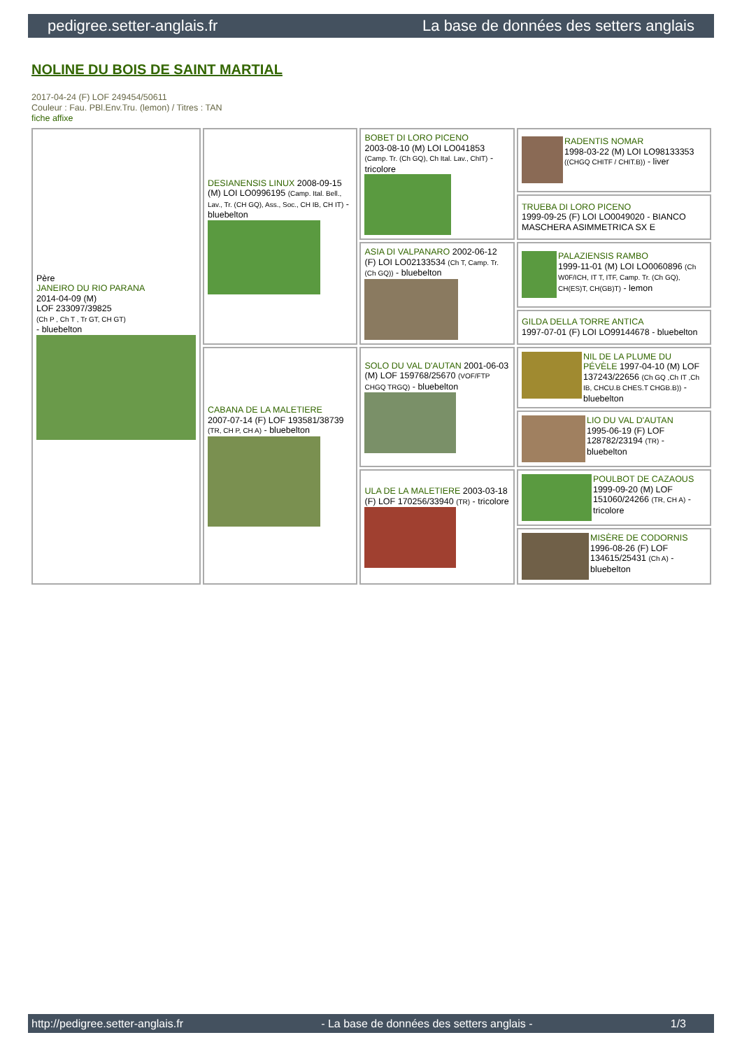pedigree.setter-anglais.fr La base de données des setters anglais
NOLINE DU BOIS DE SAINT MARTIAL
2017-04-24 (F) LOF 249454/50611
Couleur : Fau. PBl.Env.Tru. (lemon) / Titres : TAN
fiche affixe
| Père JANEIRO DU RIO PARANA 2014-04-09 (M) LOF 233097/39825 (Ch P , Ch T , Tr GT, CH GT) - bluebelton | DESIANENSIS LINUX 2008-09-15 (M) LOI LO0996195 (Camp. Ital. Bell., Lav., Tr. (CH GQ), Ass., Soc., CH IB, CH IT) - bluebelton | BOBET DI LORO PICENO 2003-08-10 (M) LOI LO041853 (Camp. Tr. (Ch GQ), Ch Ital. Lav., ChIT) - tricolore | RADENTIS NOMAR 1998-03-22 (M) LOI LO98133353 ((CHGQ CHITF / CHIT.B)) - liver |
| | | | TRUEBA DI LORO PICENO 1999-09-25 (F) LOI LO0049020 - BIANCO MASCHERA ASIMMETRICA SX E |
| | | ASIA DI VALPANARO 2002-06-12 (F) LOI LO02133534 (Ch T, Camp. Tr. (Ch GQ)) - bluebelton | PALAZIENSIS RAMBO 1999-11-01 (M) LOI LO0060896 (Ch W0F/ICH, IT T, ITF, Camp. Tr. (Ch GQ), CH(ES)T, CH(GB)T) - lemon |
| | | | GILDA DELLA TORRE ANTICA 1997-07-01 (F) LOI LO99144678 - bluebelton |
| | CABANA DE LA MALETIERE 2007-07-14 (F) LOF 193581/38739 (TR, CH P, CH A) - bluebelton | SOLO DU VAL D'AUTAN 2001-06-03 (M) LOF 159768/25670 (VOF/FTP CHGQ TRGQ) - bluebelton | NIL DE LA PLUME DU PÉVÈLE 1997-04-10 (M) LOF 137243/22656 (Ch GQ ,Ch IT ,Ch IB, CHCU.B CHES.T CHGB.B)) - bluebelton |
| | | | LIO DU VAL D'AUTAN 1995-06-19 (F) LOF 128782/23194 (TR) - bluebelton |
| | | ULA DE LA MALETIERE 2003-03-18 (F) LOF 170256/33940 (TR) - tricolore | POULBOT DE CAZAOUS 1999-09-20 (M) LOF 151060/24266 (TR, CH A) - tricolore |
| | | | MISÈRE DE CODORNIS 1996-08-26 (F) LOF 134615/25431 (Ch A) - bluebelton |
http://pedigree.setter-anglais.fr - La base de données des setters anglais - 1/3